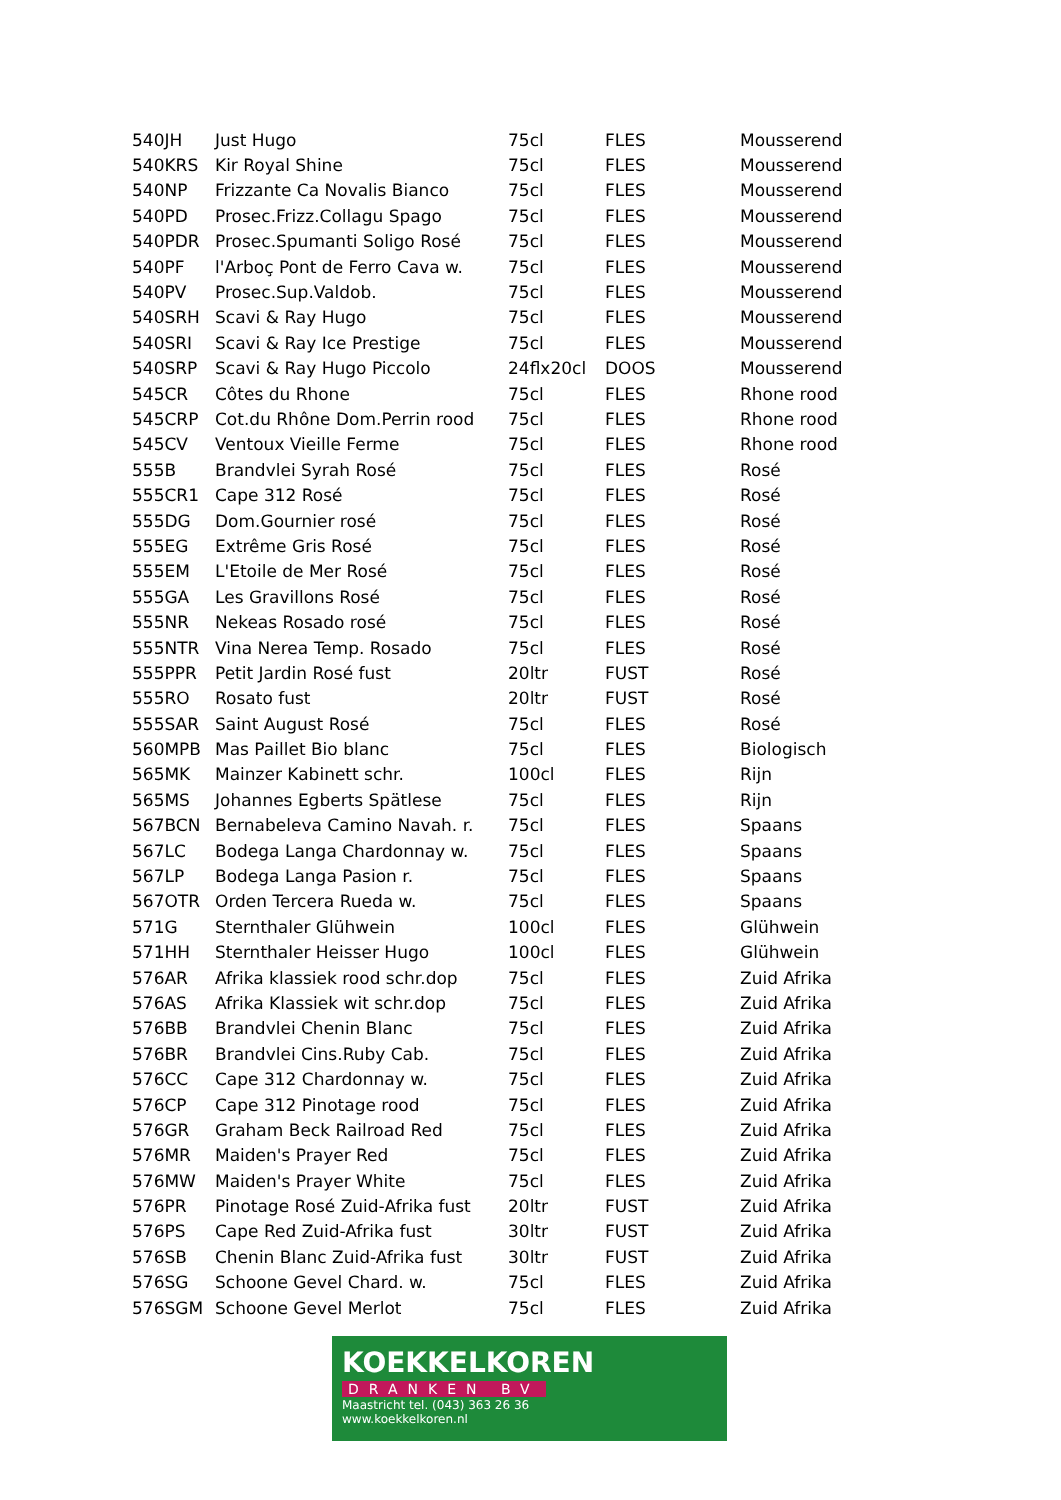| 540JH | Just Hugo | 75cl | FLES | Mousserend |
| 540KRS | Kir Royal Shine | 75cl | FLES | Mousserend |
| 540NP | Frizzante Ca Novalis Bianco | 75cl | FLES | Mousserend |
| 540PD | Prosec.Frizz.Collagu Spago | 75cl | FLES | Mousserend |
| 540PDR | Prosec.Spumanti Soligo Rosé | 75cl | FLES | Mousserend |
| 540PF | l'Arboç Pont de Ferro Cava w. | 75cl | FLES | Mousserend |
| 540PV | Prosec.Sup.Valdob. | 75cl | FLES | Mousserend |
| 540SRH | Scavi & Ray Hugo | 75cl | FLES | Mousserend |
| 540SRI | Scavi & Ray Ice Prestige | 75cl | FLES | Mousserend |
| 540SRP | Scavi & Ray Hugo Piccolo | 24flx20cl | DOOS | Mousserend |
| 545CR | Côtes du Rhone | 75cl | FLES | Rhone rood |
| 545CRP | Cot.du Rhône Dom.Perrin rood | 75cl | FLES | Rhone rood |
| 545CV | Ventoux Vieille Ferme | 75cl | FLES | Rhone rood |
| 555B | Brandvlei Syrah Rosé | 75cl | FLES | Rosé |
| 555CR1 | Cape 312 Rosé | 75cl | FLES | Rosé |
| 555DG | Dom.Gournier rosé | 75cl | FLES | Rosé |
| 555EG | Extrême Gris Rosé | 75cl | FLES | Rosé |
| 555EM | L'Etoile de Mer Rosé | 75cl | FLES | Rosé |
| 555GA | Les Gravillons Rosé | 75cl | FLES | Rosé |
| 555NR | Nekeas Rosado rosé | 75cl | FLES | Rosé |
| 555NTR | Vina Nerea Temp. Rosado | 75cl | FLES | Rosé |
| 555PPR | Petit Jardin Rosé fust | 20ltr | FUST | Rosé |
| 555RO | Rosato fust | 20ltr | FUST | Rosé |
| 555SAR | Saint August Rosé | 75cl | FLES | Rosé |
| 560MPB | Mas Paillet Bio blanc | 75cl | FLES | Biologisch |
| 565MK | Mainzer Kabinett schr. | 100cl | FLES | Rijn |
| 565MS | Johannes Egberts Spätlese | 75cl | FLES | Rijn |
| 567BCN | Bernabeleva Camino Navah. r. | 75cl | FLES | Spaans |
| 567LC | Bodega Langa Chardonnay w. | 75cl | FLES | Spaans |
| 567LP | Bodega Langa Pasion r. | 75cl | FLES | Spaans |
| 567OTR | Orden Tercera Rueda w. | 75cl | FLES | Spaans |
| 571G | Sternthaler Glühwein | 100cl | FLES | Glühwein |
| 571HH | Sternthaler Heisser Hugo | 100cl | FLES | Glühwein |
| 576AR | Afrika klassiek rood schr.dop | 75cl | FLES | Zuid Afrika |
| 576AS | Afrika Klassiek wit schr.dop | 75cl | FLES | Zuid Afrika |
| 576BB | Brandvlei Chenin Blanc | 75cl | FLES | Zuid Afrika |
| 576BR | Brandvlei Cins.Ruby Cab. | 75cl | FLES | Zuid Afrika |
| 576CC | Cape 312 Chardonnay w. | 75cl | FLES | Zuid Afrika |
| 576CP | Cape 312 Pinotage rood | 75cl | FLES | Zuid Afrika |
| 576GR | Graham Beck Railroad Red | 75cl | FLES | Zuid Afrika |
| 576MR | Maiden's Prayer Red | 75cl | FLES | Zuid Afrika |
| 576MW | Maiden's Prayer White | 75cl | FLES | Zuid Afrika |
| 576PR | Pinotage Rosé Zuid-Afrika fust | 20ltr | FUST | Zuid Afrika |
| 576PS | Cape Red Zuid-Afrika fust | 30ltr | FUST | Zuid Afrika |
| 576SB | Chenin Blanc Zuid-Afrika fust | 30ltr | FUST | Zuid Afrika |
| 576SG | Schoone Gevel Chard. w. | 75cl | FLES | Zuid Afrika |
| 576SGM | Schoone Gevel Merlot | 75cl | FLES | Zuid Afrika |
KOEKKELKOREN
DRANKEN BV
Maastricht tel. (043) 363 26 36
www.koekkelkoren.nl